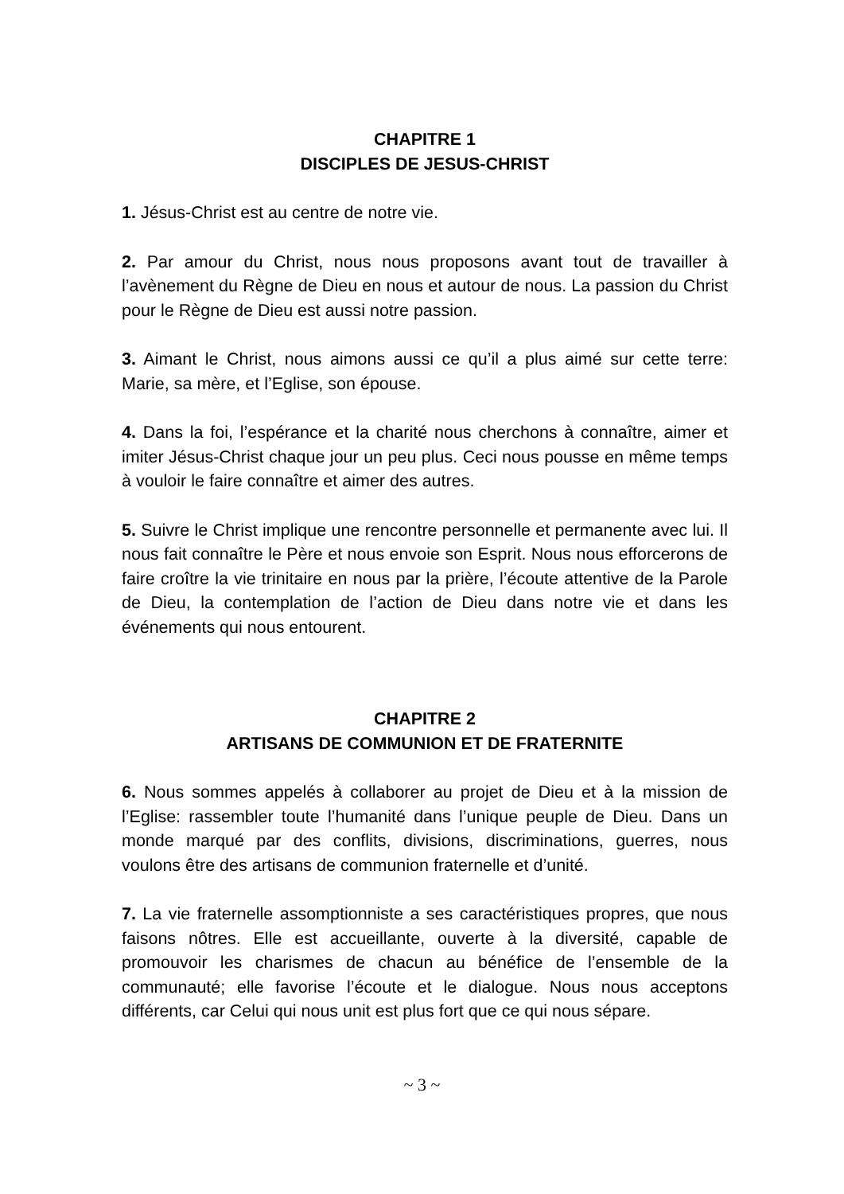CHAPITRE 1
DISCIPLES DE JESUS-CHRIST
1. Jésus-Christ est au centre de notre vie.
2. Par amour du Christ, nous nous proposons avant tout de travailler à l’avènement du Règne de Dieu en nous et autour de nous. La passion du Christ pour le Règne de Dieu est aussi notre passion.
3. Aimant le Christ, nous aimons aussi ce qu’il a plus aimé sur cette terre: Marie, sa mère, et l’Eglise, son épouse.
4. Dans la foi, l’espérance et la charité nous cherchons à connaître, aimer et imiter Jésus-Christ chaque jour un peu plus. Ceci nous pousse en même temps à vouloir le faire connaître et aimer des autres.
5. Suivre le Christ implique une rencontre personnelle et permanente avec lui. Il nous fait connaître le Père et nous envoie son Esprit. Nous nous efforcerons de faire croître la vie trinitaire en nous par la prière, l’écoute attentive de la Parole de Dieu, la contemplation de l’action de Dieu dans notre vie et dans les événements qui nous entourent.
CHAPITRE 2
ARTISANS DE COMMUNION ET DE FRATERNITE
6. Nous sommes appelés à collaborer au projet de Dieu et à la mission de l’Eglise: rassembler toute l’humanité dans l’unique peuple de Dieu. Dans un monde marqué par des conflits, divisions, discriminations, guerres, nous voulons être des artisans de communion fraternelle et d’unité.
7. La vie fraternelle assomptionniste a ses caractéristiques propres, que nous faisons nôtres. Elle est accueillante, ouverte à la diversité, capable de promouvoir les charismes de chacun au bénéfice de l’ensemble de la communauté; elle favorise l’écoute et le dialogue. Nous nous acceptons différents, car Celui qui nous unit est plus fort que ce qui nous sépare.
~ 3 ~